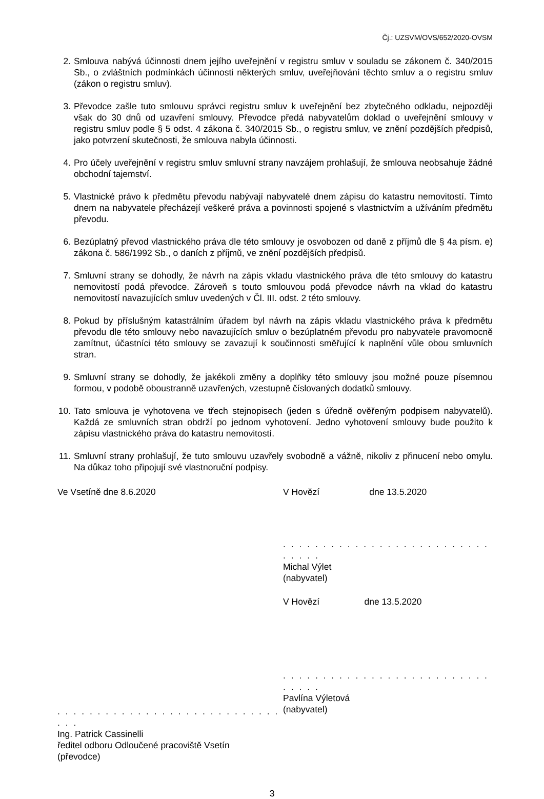Čj.: UZSVM/OVS/652/2020-OVSM
2. Smlouva nabývá účinnosti dnem jejího uveřejnění v registru smluv v souladu se zákonem č. 340/2015 Sb., o zvláštních podmínkách účinnosti některých smluv, uveřejňování těchto smluv a o registru smluv (zákon o registru smluv).
3. Převodce zašle tuto smlouvu správci registru smluv k uveřejnění bez zbytečného odkladu, nejpozději však do 30 dnů od uzavření smlouvy. Převodce předá nabyvatelům doklad o uveřejnění smlouvy v registru smluv podle § 5 odst. 4 zákona č. 340/2015 Sb., o registru smluv, ve znění pozdějších předpisů, jako potvrzení skutečnosti, že smlouva nabyla účinnosti.
4. Pro účely uveřejnění v registru smluv smluvní strany navzájem prohlašují, že smlouva neobsahuje žádné obchodní tajemství.
5. Vlastnické právo k předmětu převodu nabývají nabyvatelé dnem zápisu do katastru nemovitostí. Tímto dnem na nabyvatele přecházejí veškeré práva a povinnosti spojené s vlastnictvím a užíváním předmětu převodu.
6. Bezúplatný převod vlastnického práva dle této smlouvy je osvobozen od daně z příjmů dle § 4a písm. e) zákona č. 586/1992 Sb., o daních z příjmů, ve znění pozdějších předpisů.
7. Smluvní strany se dohodly, že návrh na zápis vkladu vlastnického práva dle této smlouvy do katastru nemovitostí podá převodce. Zároveň s touto smlouvou podá převodce návrh na vklad do katastru nemovitostí navazujících smluv uvedených v Čl. III. odst. 2 této smlouvy.
8. Pokud by příslušným katastrálním úřadem byl návrh na zápis vkladu vlastnického práva k předmětu převodu dle této smlouvy nebo navazujících smluv o bezúplatném převodu pro nabyvatele pravomocně zamítnut, účastníci této smlouvy se zavazují k součinnosti směřující k naplnění vůle obou smluvních stran.
9. Smluvní strany se dohodly, že jakékoli změny a doplňky této smlouvy jsou možné pouze písemnou formou, v podobě oboustranně uzavřených, vzestupně číslovaných dodatků smlouvy.
10. Tato smlouva je vyhotovena ve třech stejnopisech (jeden s úředně ověřeným podpisem nabyvatelů). Každá ze smluvních stran obdrží po jednom vyhotovení. Jedno vyhotovení smlouvy bude použito k zápisu vlastnického práva do katastru nemovitostí.
11. Smluvní strany prohlašují, že tuto smlouvu uzavřely svobodně a vážně, nikoliv z přinucení nebo omylu. Na důkaz toho připojují své vlastnoruční podpisy.
Ve Vsetíně dne 8.6.2020
. . . . . . . . . . . . . . . . . . . . . . . . . . . . . . .
Ing. Patrick Cassinelli
ředitel odboru Odloučené pracoviště Vsetín
(převodce)
V Hovězí dne 13.5.2020
. . . . . . . . . . . . . . . . . . . . . . . . . . . . . . .
Michal Výlet
(nabyvatel)
V Hovězí dne 13.5.2020
. . . . . . . . . . . . . . . . . . . . . . . . . . . . . . .
Pavlína Výletová
(nabyvatel)
3